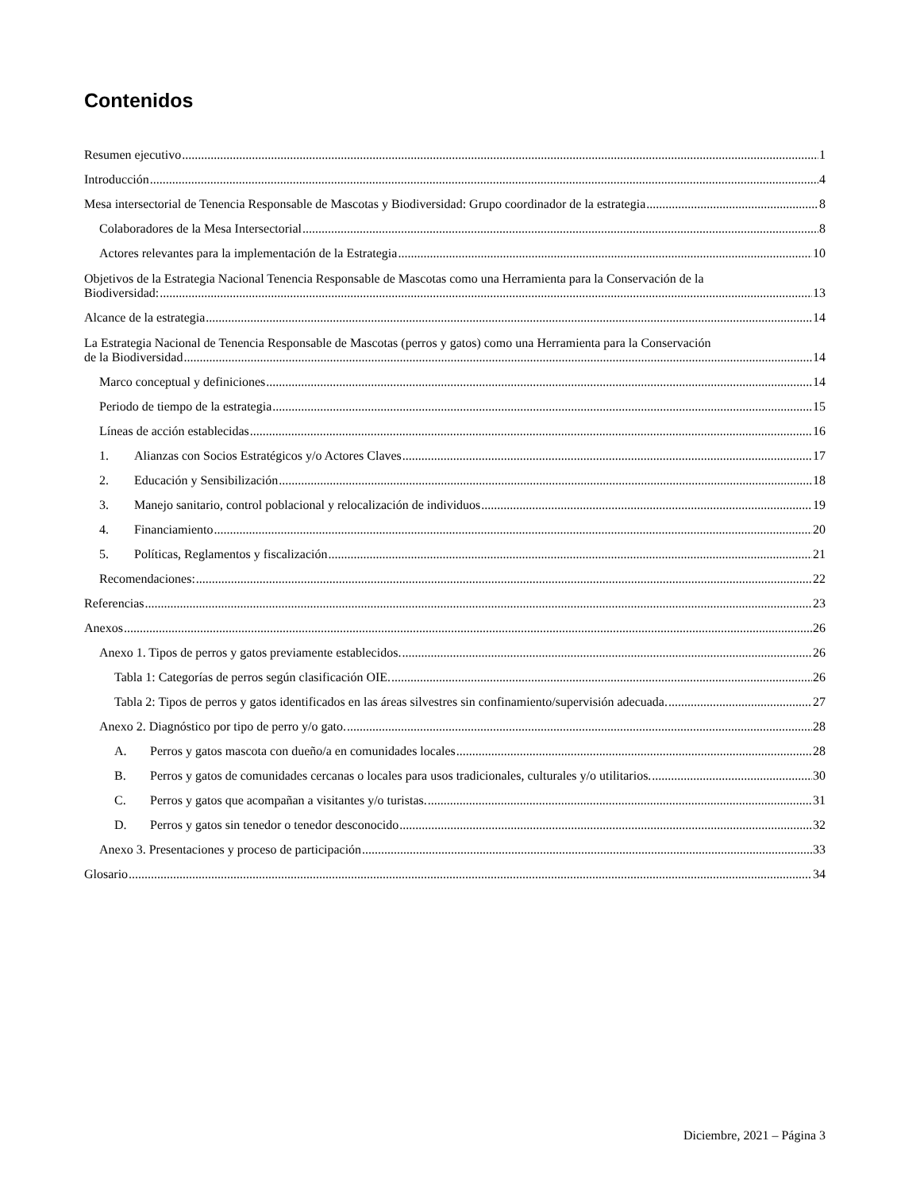Contenidos
Resumen ejecutivo 1
Introducción 4
Mesa intersectorial de Tenencia Responsable de Mascotas y Biodiversidad: Grupo coordinador de la estrategia 8
Colaboradores de la Mesa Intersectorial 8
Actores relevantes para la implementación de la Estrategia 10
Objetivos de la Estrategia Nacional Tenencia Responsable de Mascotas como una Herramienta para la Conservación de la
Biodiversidad: 13
Alcance de la estrategia 14
La Estrategia Nacional de Tenencia Responsable de Mascotas (perros y gatos) como una Herramienta para la Conservación
de la Biodiversidad 14
Marco conceptual y definiciones 14
Periodo de tiempo de la estrategia 15
Líneas de acción establecidas 16
1. Alianzas con Socios Estratégicos y/o Actores Claves 17
2. Educación y Sensibilización 18
3. Manejo sanitario, control poblacional y relocalización de individuos 19
4. Financiamiento 20
5. Políticas, Reglamentos y fiscalización 21
Recomendaciones: 22
Referencias 23
Anexos 26
Anexo 1. Tipos de perros y gatos previamente establecidos. 26
Tabla 1: Categorías de perros según clasificación OIE. 26
Tabla 2: Tipos de perros y gatos identificados en las áreas silvestres sin confinamiento/supervisión adecuada. 27
Anexo 2. Diagnóstico por tipo de perro y/o gato. 28
A. Perros y gatos mascota con dueño/a en comunidades locales 28
B. Perros y gatos de comunidades cercanas o locales para usos tradicionales, culturales y/o utilitarios. 30
C. Perros y gatos que acompañan a visitantes y/o turistas. 31
D. Perros y gatos sin tenedor o tenedor desconocido 32
Anexo 3. Presentaciones y proceso de participación 33
Glosario 34
Diciembre, 2021 – Página 3